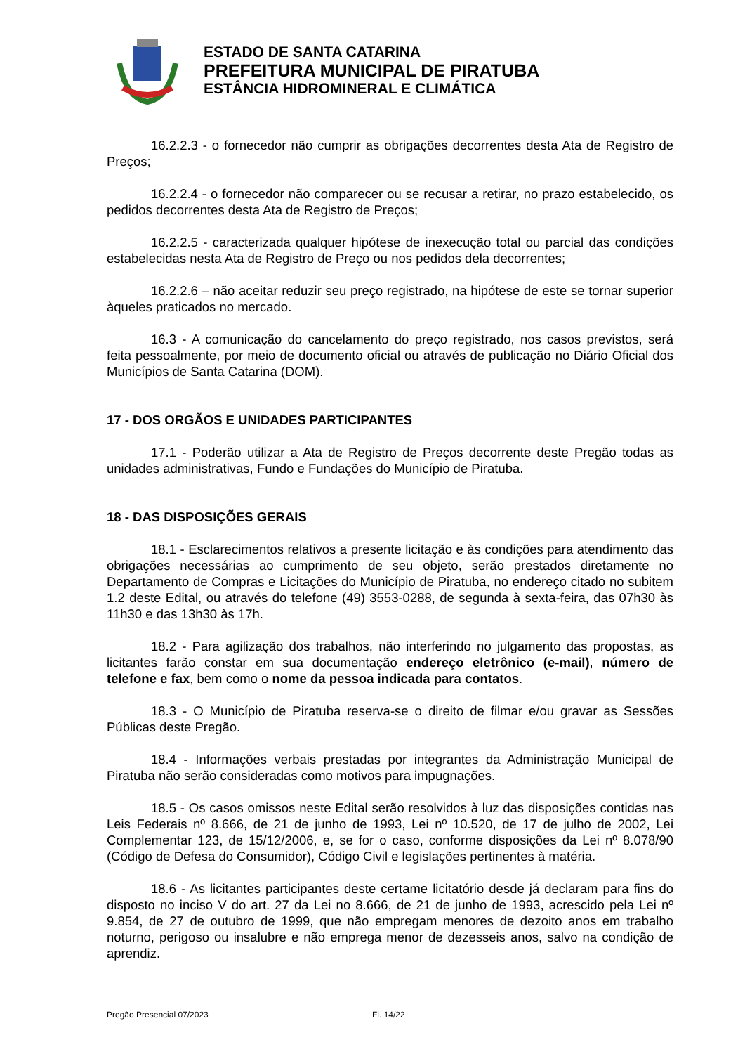ESTADO DE SANTA CATARINA
PREFEITURA MUNICIPAL DE PIRATUBA
ESTÂNCIA HIDROMINERAL E CLIMÁTICA
16.2.2.3 - o fornecedor não cumprir as obrigações decorrentes desta Ata de Registro de Preços;
16.2.2.4 - o fornecedor não comparecer ou se recusar a retirar, no prazo estabelecido, os pedidos decorrentes desta Ata de Registro de Preços;
16.2.2.5 - caracterizada qualquer hipótese de inexecução total ou parcial das condições estabelecidas nesta Ata de Registro de Preço ou nos pedidos dela decorrentes;
16.2.2.6 – não aceitar reduzir seu preço registrado, na hipótese de este se tornar superior àqueles praticados no mercado.
16.3 - A comunicação do cancelamento do preço registrado, nos casos previstos, será feita pessoalmente, por meio de documento oficial ou através de publicação no Diário Oficial dos Municípios de Santa Catarina (DOM).
17 - DOS ORGÃOS E UNIDADES PARTICIPANTES
17.1 - Poderão utilizar a Ata de Registro de Preços decorrente deste Pregão todas as unidades administrativas, Fundo e Fundações do Município de Piratuba.
18 - DAS DISPOSIÇÕES GERAIS
18.1 - Esclarecimentos relativos a presente licitação e às condições para atendimento das obrigações necessárias ao cumprimento de seu objeto, serão prestados diretamente no Departamento de Compras e Licitações do Município de Piratuba, no endereço citado no subitem 1.2 deste Edital, ou através do telefone (49) 3553-0288, de segunda à sexta-feira, das 07h30 às 11h30 e das 13h30 às 17h.
18.2 - Para agilização dos trabalhos, não interferindo no julgamento das propostas, as licitantes farão constar em sua documentação endereço eletrônico (e-mail), número de telefone e fax, bem como o nome da pessoa indicada para contatos.
18.3 - O Município de Piratuba reserva-se o direito de filmar e/ou gravar as Sessões Públicas deste Pregão.
18.4 - Informações verbais prestadas por integrantes da Administração Municipal de Piratuba não serão consideradas como motivos para impugnações.
18.5 - Os casos omissos neste Edital serão resolvidos à luz das disposições contidas nas Leis Federais nº 8.666, de 21 de junho de 1993, Lei nº 10.520, de 17 de julho de 2002, Lei Complementar 123, de 15/12/2006, e, se for o caso, conforme disposições da Lei nº 8.078/90 (Código de Defesa do Consumidor), Código Civil e legislações pertinentes à matéria.
18.6 - As licitantes participantes deste certame licitatório desde já declaram para fins do disposto no inciso V do art. 27 da Lei no 8.666, de 21 de junho de 1993, acrescido pela Lei nº 9.854, de 27 de outubro de 1999, que não empregam menores de dezoito anos em trabalho noturno, perigoso ou insalubre e não emprega menor de dezesseis anos, salvo na condição de aprendiz.
Pregão Presencial 07/2023 Fl. 14/22